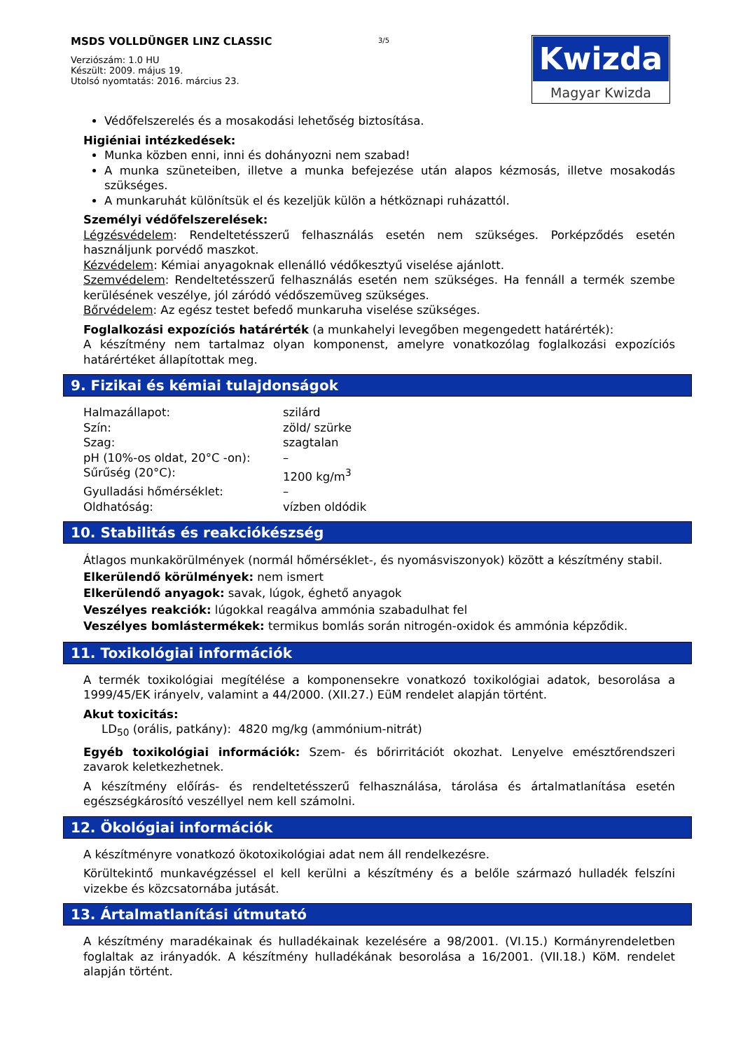MSDS VOLLDÜNGER LINZ CLASSIC
Verziószám: 1.0 HU
Készült: 2009. május 19.
Utolsó nyomtatás: 2016. március 23.
3/5
Kwizda
Magyar Kwizda
Védőfelszerelés és a mosakodási lehetőség biztosítása.
Higiéniai intézkedések:
Munka közben enni, inni és dohányozni nem szabad!
A munka szüneteiben, illetve a munka befejezése után alapos kézmosás, illetve mosakodás szükséges.
A munkaruhát különítsük el és kezeljük külön a hétköznapi ruházattól.
Személyi védőfelszerelések:
Légzésvédelem: Rendeltetésszerű felhasználás esetén nem szükséges. Porképződés esetén használjunk porvédő maszkot.
Kézvédelem: Kémiai anyagoknak ellenálló védőkesztyű viselése ajánlott.
Szemvédelem: Rendeltetésszerű felhasználás esetén nem szükséges. Ha fennáll a termék szembe kerülésének veszélye, jól záródó védőszemüveg szükséges.
Bőrvédelem: Az egész testet befedő munkaruha viselése szükséges.
Foglalkozási expozíciós határérték (a munkahelyi levegőben megengedett határérték):
A készítmény nem tartalmaz olyan komponenst, amelyre vonatkozólag foglalkozási expozíciós határértéket állapítottak meg.
9. Fizikai és kémiai tulajdonságok
| Halmazállapot: | szilárd |
| Szín: | zöld/ szürke |
| Szag: | szagtalan |
| pH (10%-os oldat, 20°C -on): | – |
| Sűrűség (20°C): | 1200 kg/m<sup>3</sup> |
| Gyulladási hőmérséklet: | – |
| Oldhatóság: | vízben oldódik |
10. Stabilitás és reakciókészség
Átlagos munkakörülmények (normál hőmérséklet-, és nyomásviszonyok) között a készítmény stabil.
Elkerülendő körülmények: nem ismert
Elkerülendő anyagok: savak, lúgok, éghető anyagok
Veszélyes reakciók: lúgokkal reagálva ammónia szabadulhat fel
Veszélyes bomlástermékek: termikus bomlás során nitrogén-oxidok és ammónia képződik.
11. Toxikológiai információk
A termék toxikológiai megítélése a komponensekre vonatkozó toxikológiai adatok, besorolása a 1999/45/EK irányelv, valamint a 44/2000. (XII.27.) EüM rendelet alapján történt.
Akut toxicitás:
LD<sub>50</sub> (orális, patkány): 4820 mg/kg (ammónium-nitrát)
Egyéb toxikológiai információk: Szem- és bőrirritációt okozhat. Lenyelve emésztőrendszeri zavarok keletkezhetnek.
A készítmény előírás- és rendeltetésszerű felhasználása, tárolása és ártalmatlanítása esetén egészségkárosító veszéllyel nem kell számolni.
12. Ökológiai információk
A készítményre vonatkozó ökotoxikológiai adat nem áll rendelkezésre.
Körültekintő munkavégzéssel el kell kerülni a készítmény és a belőle származó hulladék felszíni vizekbe és közcsatornába jutását.
13. Ártalmatlanítási útmutató
A készítmény maradékainak és hulladékainak kezelésére a 98/2001. (VI.15.) Kormányrendeletben foglaltak az irányadók. A készítmény hulladékának besorolása a 16/2001. (VII.18.) KöM. rendelet alapján történt.